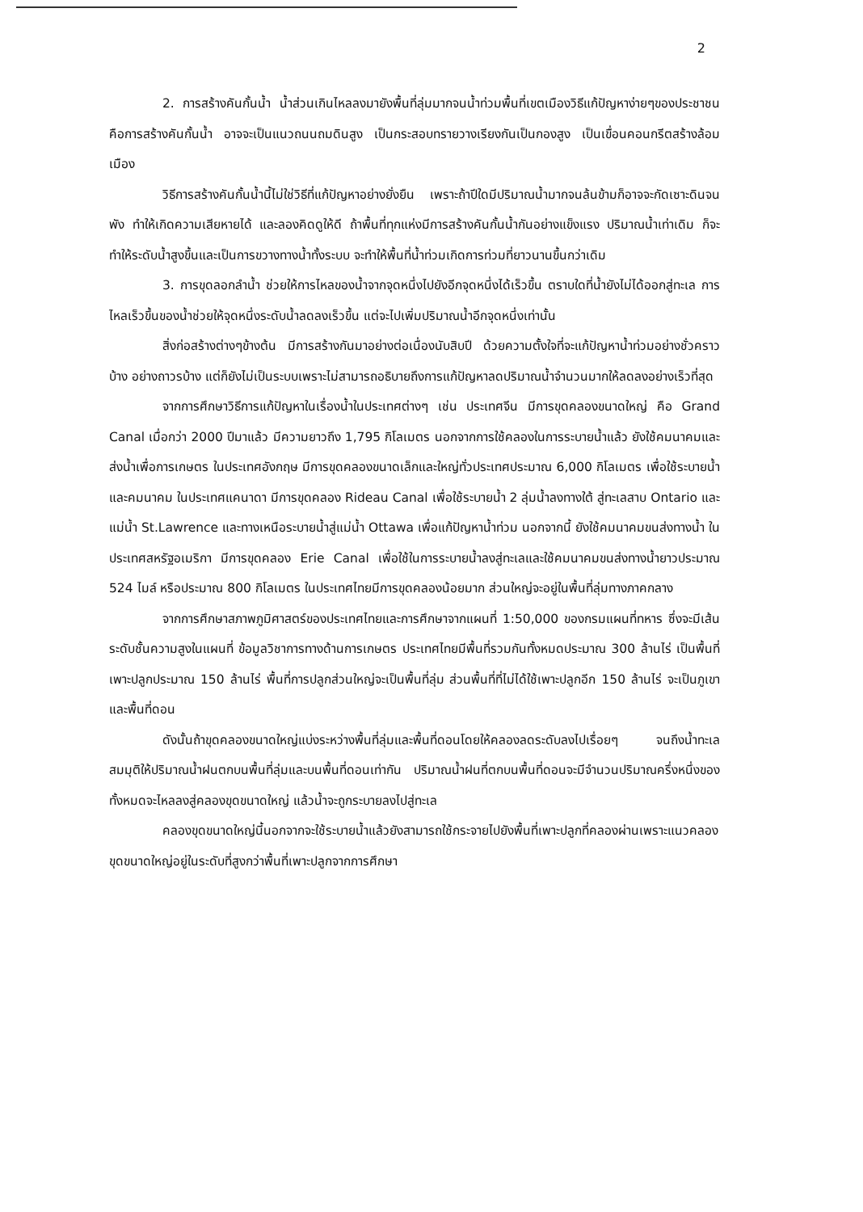2
2. การสร้างคันกั้นน้ำ น้ำส่วนเกินไหลลงมายังพื้นที่ลุ่มมากจนน้ำท่วมพื้นที่เขตเมืองวิธีแก้ปัญหาง่ายๆของประชาชนคือการสร้างคันกั้นน้ำ อาจจะเป็นแนวถนนถมดินสูง เป็นกระสอบทรายวางเรียงกันเป็นกองสูง เป็นเขื่อนคอนกรีตสร้างล้อมเมือง
วิธีการสร้างคันกั้นน้ำนี้ไม่ใช่วิธีที่แก้ปัญหาอย่างยั่งยืน เพราะถ้าปีใดมีปริมาณน้ำมากจนล้นข้ามก็อาจจะกัดเซาะดินจนพัง ทำให้เกิดความเสียหายได้ และลองคิดดูให้ดี ถ้าพื้นที่ทุกแห่งมีการสร้างคันกั้นน้ำกันอย่างแข็งแรง ปริมาณน้ำเท่าเดิม ก็จะทำให้ระดับน้ำสูงขึ้นและเป็นการขวางทางน้ำทั้งระบบ จะทำให้พื้นที่น้ำท่วมเกิดการท่วมที่ยาวนานขึ้นกว่าเดิม
3. การขุดลอกลำน้ำ ช่วยให้การไหลของน้ำจากจุดหนึ่งไปยังอีกจุดหนึ่งได้เร็วขึ้น ตราบใดที่น้ำยังไม่ได้ออกสู่ทะเล การไหลเร็วขึ้นของน้ำช่วยให้จุดหนึ่งระดับน้ำลดลงเร็วขึ้น แต่จะไปเพิ่มปริมาณน้ำอีกจุดหนึ่งเท่านั้น
สิ่งก่อสร้างต่างๆข้างต้น มีการสร้างกันมาอย่างต่อเนื่องนับสิบปี ด้วยความตั้งใจที่จะแก้ปัญหาน้ำท่วมอย่างชั่วคราวบ้าง อย่างถาวรบ้าง แต่ก็ยังไม่เป็นระบบเพราะไม่สามารถอธิบายถึงการแก้ปัญหาลดปริมาณน้ำจำนวนมากให้ลดลงอย่างเร็วที่สุด
จากการศึกษาวิธีการแก้ปัญหาในเรื่องน้ำในประเทศต่างๆ เช่น ประเทศจีน มีการขุดคลองขนาดใหญ่ คือ Grand Canal เมื่อกว่า 2000 ปีมาแล้ว มีความยาวถึง 1,795 กิโลเมตร นอกจากการใช้คลองในการระบายน้ำแล้ว ยังใช้คมนาคมและส่งน้ำเพื่อการเกษตร ในประเทศอังกฤษ มีการขุดคลองขนาดเล็กและใหญ่ทั่วประเทศประมาณ 6,000 กิโลเมตร เพื่อใช้ระบายน้ำและคมนาคม ในประเทศแคนาดา มีการขุดคลอง Rideau Canal เพื่อใช้ระบายน้ำ 2 ลุ่มน้ำลงทางใต้ สู่ทะเลสาบ Ontario และแม่น้ำ St.Lawrence และทางเหนือระบายน้ำสู่แม่น้ำ Ottawa เพื่อแก้ปัญหาน้ำท่วม นอกจากนี้ ยังใช้คมนาคมขนส่งทางน้ำ ในประเทศสหรัฐอเมริกา มีการขุดคลอง Erie Canal เพื่อใช้ในการระบายน้ำลงสู่ทะเลและใช้คมนาคมขนส่งทางน้ำยาวประมาณ 524 ไมล์ หรือประมาณ 800 กิโลเมตร ในประเทศไทยมีการขุดคลองน้อยมาก ส่วนใหญ่จะอยู่ในพื้นที่ลุ่มทางภาคกลาง
จากการศึกษาสภาพภูมิศาสตร์ของประเทศไทยและการศึกษาจากแผนที่ 1:50,000 ของกรมแผนที่ทหาร ซึ่งจะมีเส้นระดับชั้นความสูงในแผนที่ ข้อมูลวิชาการทางด้านการเกษตร ประเทศไทยมีพื้นที่รวมกันทั้งหมดประมาณ 300 ล้านไร่ เป็นพื้นที่เพาะปลูกประมาณ 150 ล้านไร่ พื้นที่การปลูกส่วนใหญ่จะเป็นพื้นที่ลุ่ม ส่วนพื้นที่ที่ไม่ได้ใช้เพาะปลูกอีก 150 ล้านไร่ จะเป็นภูเขาและพื้นที่ดอน
ดังนั้นถ้าขุดคลองขนาดใหญ่แบ่งระหว่างพื้นที่ลุ่มและพื้นที่ดอนโดยให้คลองลดระดับลงไปเรื่อยๆ จนถึงน้ำทะเล สมมุติให้ปริมาณน้ำฝนตกบนพื้นที่ลุ่มและบนพื้นที่ดอนเท่ากัน ปริมาณน้ำฝนที่ตกบนพื้นที่ดอนจะมีจำนวนปริมาณครึ่งหนึ่งของทั้งหมดจะไหลลงสู่คลองขุดขนาดใหญ่ แล้วน้ำจะถูกระบายลงไปสู่ทะเล
คลองขุดขนาดใหญ่นี้นอกจากจะใช้ระบายน้ำแล้วยังสามารถใช้กระจายไปยังพื้นที่เพาะปลูกที่คลองผ่านเพราะแนวคลองขุดขนาดใหญ่อยู่ในระดับที่สูงกว่าพื้นที่เพาะปลูกจากการศึกษา